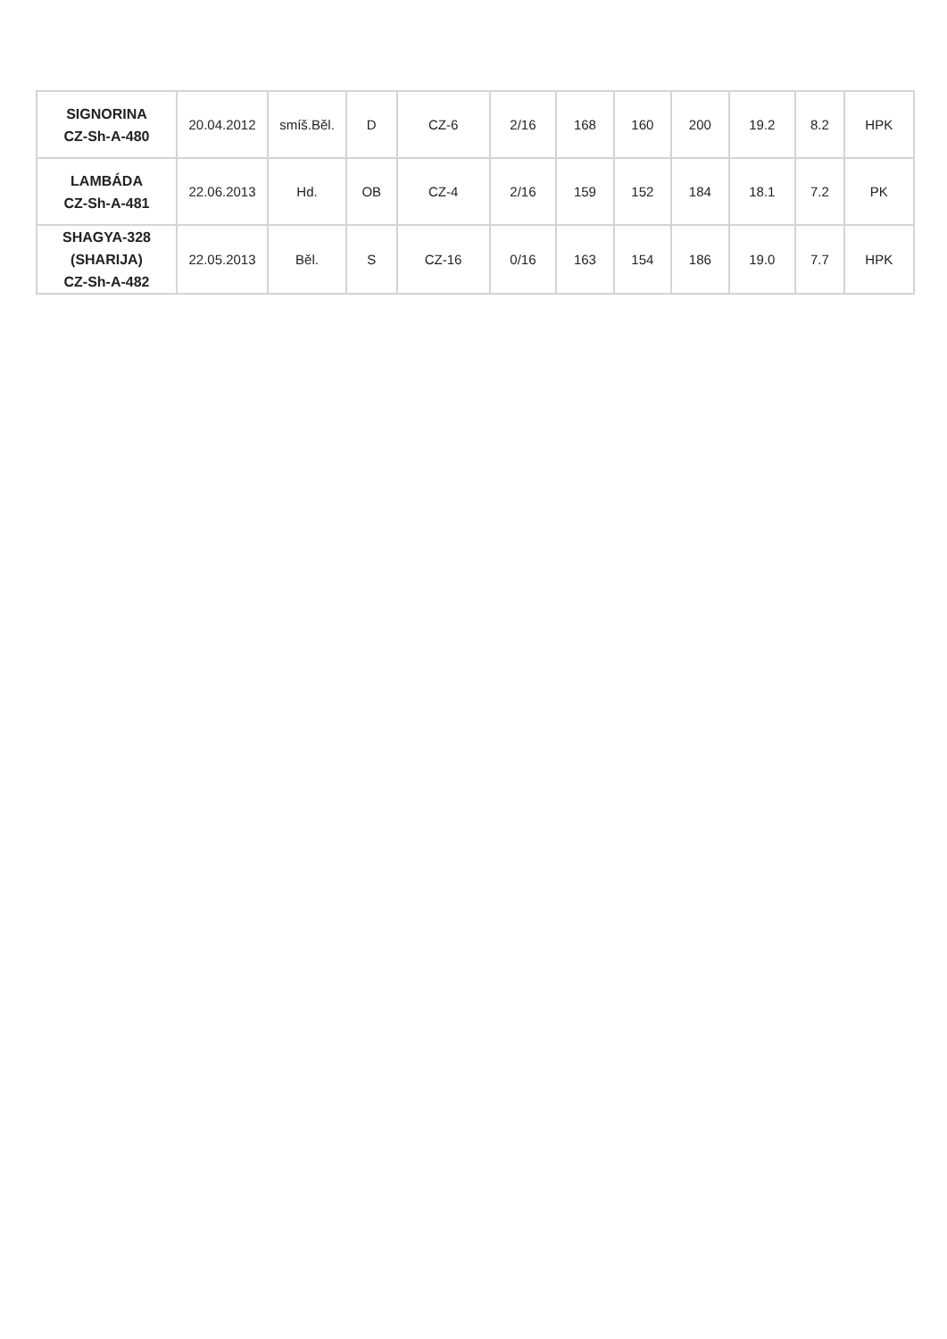| SIGNORINA CZ-Sh-A-480 | 20.04.2012 | smíš.Běl. | D | CZ-6 | 2/16 | 168 | 160 | 200 | 19.2 | 8.2 | HPK |
| LAMBÁDA CZ-Sh-A-481 | 22.06.2013 | Hd. | OB | CZ-4 | 2/16 | 159 | 152 | 184 | 18.1 | 7.2 | PK |
| SHAGYA-328 (SHARIJA) CZ-Sh-A-482 | 22.05.2013 | Běl. | S | CZ-16 | 0/16 | 163 | 154 | 186 | 19.0 | 7.7 | HPK |